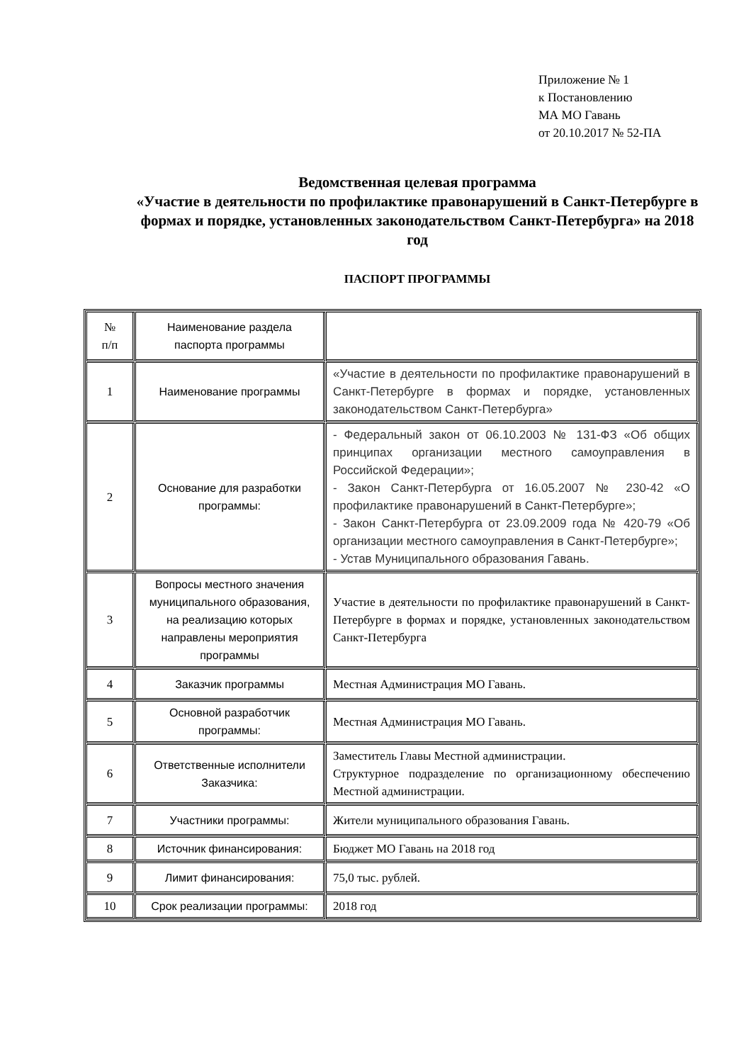Приложение № 1
к Постановлению
МА МО Гавань
от 20.10.2017 № 52-ПА
Ведомственная целевая программа
«Участие в деятельности по профилактике правонарушений в Санкт-Петербурге в формах и порядке, установленных законодательством Санкт-Петербурга» на 2018 год
ПАСПОРТ ПРОГРАММЫ
| № п/п | Наименование раздела паспорта программы | |
| 1 | Наименование программы | «Участие в деятельности по профилактике правонарушений в Санкт-Петербурге в формах и порядке, установленных законодательством Санкт-Петербурга» |
| 2 | Основание для разработки программы: | - Федеральный закон от 06.10.2003 № 131-ФЗ «Об общих принципах организации местного самоуправления в Российской Федерации»; - Закон Санкт-Петербурга от 16.05.2007 № 230-42 «О профилактике правонарушений в Санкт-Петербурге»; - Закон Санкт-Петербурга от 23.09.2009 года № 420-79 «Об организации местного самоуправления в Санкт-Петербурге»; - Устав Муниципального образования Гавань. |
| 3 | Вопросы местного значения муниципального образования, на реализацию которых направлены мероприятия программы | Участие в деятельности по профилактике правонарушений в Санкт-Петербурге в формах и порядке, установленных законодательством Санкт-Петербурга |
| 4 | Заказчик программы | Местная Администрация МО Гавань. |
| 5 | Основной разработчик программы: | Местная Администрация МО Гавань. |
| 6 | Ответственные исполнители Заказчика: | Заместитель Главы Местной администрации. Структурное подразделение по организационному обеспечению Местной администрации. |
| 7 | Участники программы: | Жители муниципального образования Гавань. |
| 8 | Источник финансирования: | Бюджет МО Гавань на 2018 год |
| 9 | Лимит финансирования: | 75,0 тыс. рублей. |
| 10 | Срок реализации программы: | 2018 год |